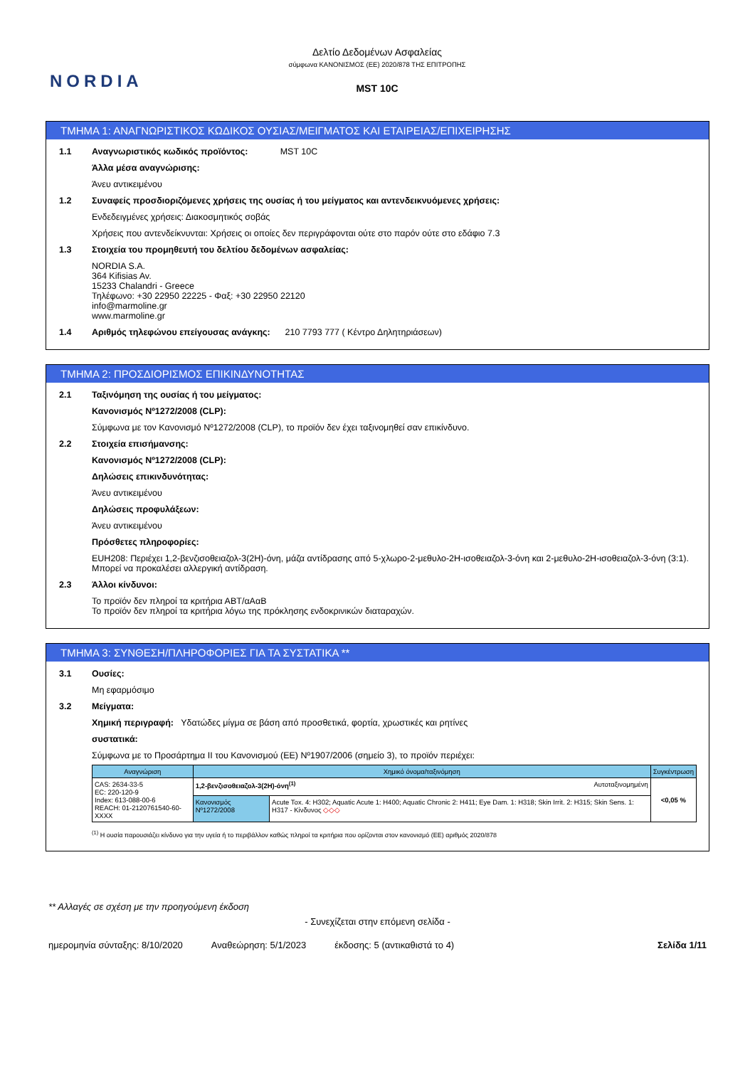NORDIA
Δελτίο Δεδομένων Ασφαλείας
σύμφωνα ΚΑΝΟΝΙΣΜΟΣ (ΕΕ) 2020/878 ΤΗΣ ΕΠΙΤΡΟΠΗΣ
MST 10C
ΤΜΗΜΑ 1: ΑΝΑΓΝΩΡΙΣΤΙΚΟΣ ΚΩΔΙΚΟΣ ΟΥΣΙΑΣ/ΜΕΙΓΜΑΤΟΣ ΚΑΙ ΕΤΑΙΡΕΙΑΣ/ΕΠΙΧΕΙΡΗΣΗΣ
1.1 Αναγνωριστικός κωδικός προϊόντος: MST 10C
Άλλα μέσα αναγνώρισης:
Άνευ αντικειμένου
1.2 Συναφείς προσδιοριζόμενες χρήσεις της ουσίας ή του μείγματος και αντενδεικνυόμενες χρήσεις:
Ενδεδειγμένες χρήσεις: Διακοσμητικός σοβάς
Χρήσεις που αντενδείκνυνται: Χρήσεις οι οποίες δεν περιγράφονται ούτε στο παρόν ούτε στο εδάφιο 7.3
1.3 Στοιχεία του προμηθευτή του δελτίου δεδομένων ασφαλείας:
NORDIA S.A.
364 Kifisias Av.
15233 Chalandri - Greece
Τηλέφωνο: +30 22950 22225 - Φαξ: +30 22950 22120
info@marmoline.gr
www.marmoline.gr
1.4 Αριθμός τηλεφώνου επείγουσας ανάγκης: 210 7793 777 ( Κέντρο Δηλητηριάσεων)
ΤΜΗΜΑ 2: ΠΡΟΣΔΙΟΡΙΣΜΟΣ ΕΠΙΚΙΝΔΥΝΟΤΗΤΑΣ
2.1 Ταξινόμηση της ουσίας ή του μείγματος:
Κανονισμός Nº1272/2008 (CLP):
Σύμφωνα με τον Κανονισμό Nº1272/2008 (CLP), το προϊόν δεν έχει ταξινομηθεί σαν επικίνδυνο.
2.2 Στοιχεία επισήμανσης:
Κανονισμός Nº1272/2008 (CLP):
Δηλώσεις επικινδυνότητας:
Άνευ αντικειμένου
Δηλώσεις προφυλάξεων:
Άνευ αντικειμένου
Πρόσθετες πληροφορίες:
EUH208: Περιέχει 1,2-βενζισοθειαζολ-3(2H)-όνη, μάζα αντίδρασης από 5-χλωρο-2-μεθυλο-2H-ισοθειαζολ-3-όνη και 2-μεθυλο-2H-ισοθειαζολ-3-όνη (3:1). Μπορεί να προκαλέσει αλλεργική αντίδραση.
2.3 Άλλοι κίνδυνοι:
Το προϊόν δεν πληροί τα κριτήρια ΑΒΤ/αΑαΒ
Το προϊόν δεν πληροί τα κριτήρια λόγω της πρόκλησης ενδοκρινικών διαταραχών.
ΤΜΗΜΑ 3: ΣΥΝΘΕΣΗ/ΠΛΗΡΟΦΟΡΙΕΣ ΓΙΑ ΤΑ ΣΥΣΤΑΤΙΚΑ **
3.1 Ουσίες:
Μη εφαρμόσιμο
3.2 Μείγματα:
Χημική περιγραφή: Υδατώδες μίγμα σε βάση από προσθετικά, φορτία, χρωστικές και ρητίνες
συστατικά:
Σύμφωνα με το Προσάρτημα ΙΙ του Κανονισμού (ΕΕ) Nº1907/2006 (σημείο 3), το προϊόν περιέχει:
| Αναγνώριση | Χημικό όνομα/ταξινόμηση | | Συγκέντρωση |
| --- | --- | --- | --- |
| CAS: 2634-33-5 EC: 220-120-9 Index: 613-088-00-6 REACH: 01-2120761540-60-XXXX | 1,2-βενζισοθειαζολ-3(2H)-όνη<sup>(1)</sup> Αυτοταξινομημένη | | <0,05 % |
| | Κανονισμός Nº1272/2008 | Acute Tox. 4: H302; Aquatic Acute 1: H400; Aquatic Chronic 2: H411; Eye Dam. 1: H318; Skin Irrit. 2: H315; Skin Sens. 1: H317 - Κίνδυνος ◇◇◇ | |
<sup>(1)</sup> Η ουσία παρουσιάζει κίνδυνο για την υγεία ή το περιβάλλον καθώς πληροί τα κριτήρια που ορίζονται στον κανονισμό (ΕΕ) αριθμός 2020/878
** Αλλαγές σε σχέση με την προηγούμενη έκδοση
- Συνεχίζεται στην επόμενη σελίδα -
ημερομηνία σύνταξης: 8/10/2020 Αναθεώρηση: 5/1/2023 έκδοσης: 5 (αντικαθιστά το 4) Σελίδα 1/11